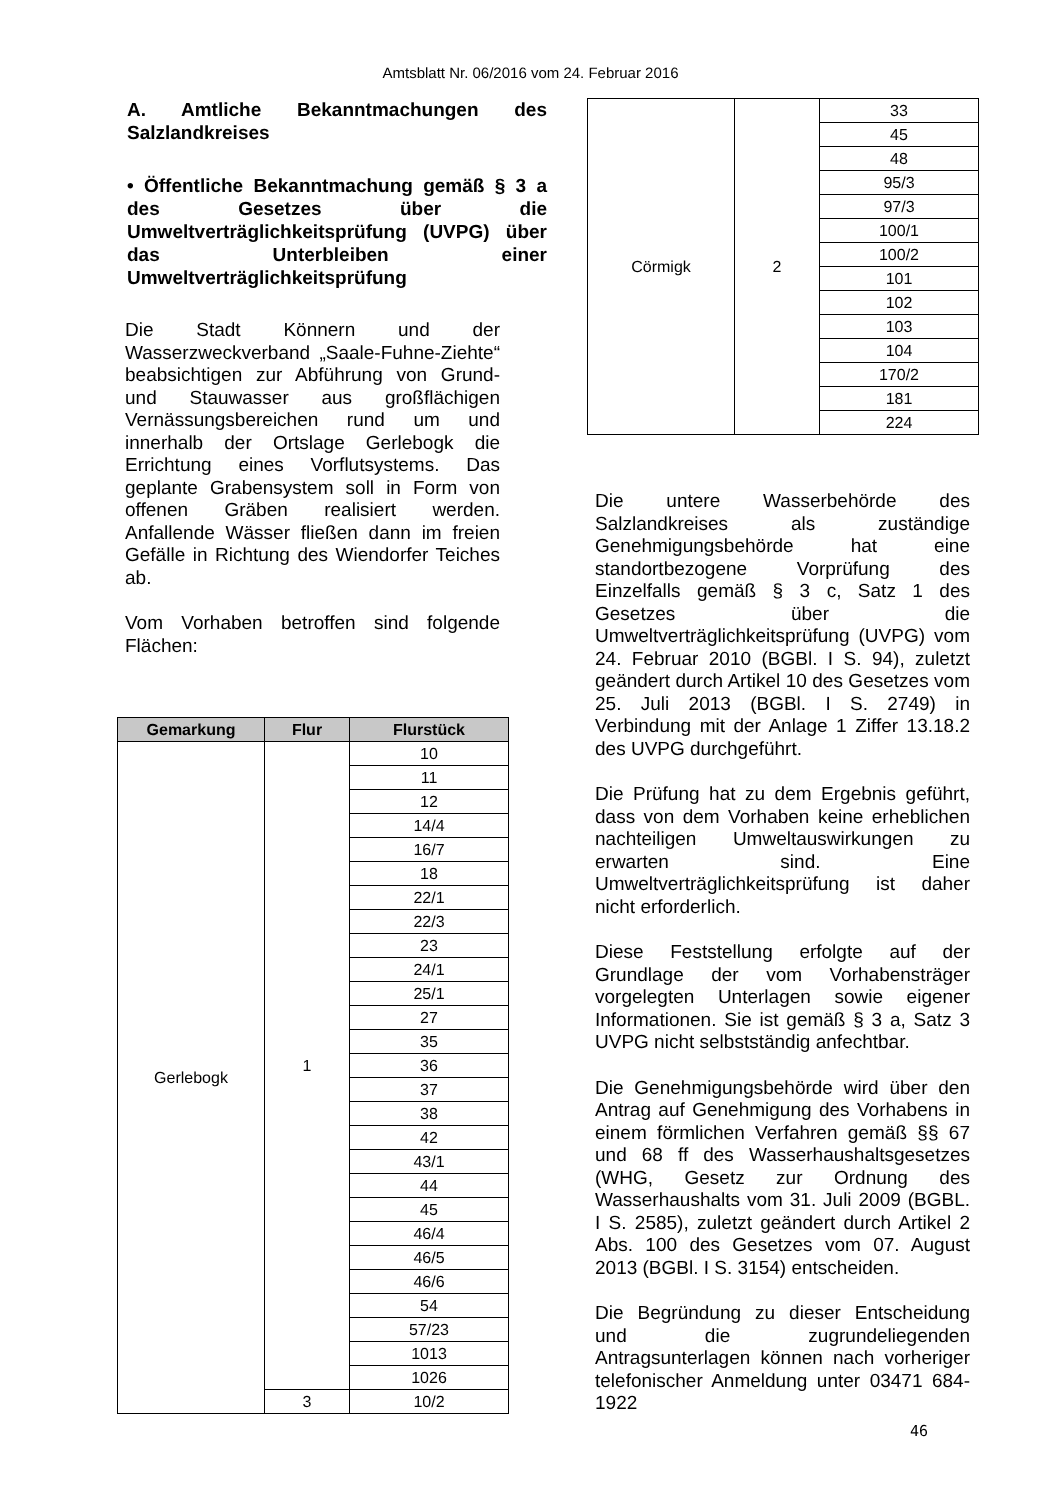Amtsblatt Nr. 06/2016 vom 24. Februar 2016
A. Amtliche Bekanntmachungen des Salzlandkreises
• Öffentliche Bekanntmachung gemäß § 3 a des Gesetzes über die Umweltverträglichkeitsprüfung (UVPG) über das Unterbleiben einer Umweltverträglichkeitsprüfung
Die Stadt Könnern und der Wasserzweckverband „Saale-Fuhne-Ziehte“ beabsichtigen zur Abführung von Grund- und Stauwasser aus großflächigen Vernässungsbereichen rund um und innerhalb der Ortslage Gerlebogk die Errichtung eines Vorflutsystems. Das geplante Grabensystem soll in Form von offenen Gräben realisiert werden. Anfallende Wässer fließen dann im freien Gefälle in Richtung des Wiendorfer Teiches ab.
Vom Vorhaben betroffen sind folgende Flächen:
| Gemarkung | Flur | Flurstück |
| --- | --- | --- |
| Gerlebogk | 1 | 10 |
| | | 11 |
| | | 12 |
| | | 14/4 |
| | | 16/7 |
| | | 18 |
| | | 22/1 |
| | | 22/3 |
| | | 23 |
| | | 24/1 |
| | | 25/1 |
| | | 27 |
| | | 35 |
| | | 36 |
| | | 37 |
| | | 38 |
| | | 42 |
| | | 43/1 |
| | | 44 |
| | | 45 |
| | | 46/4 |
| | | 46/5 |
| | | 46/6 |
| | | 54 |
| | | 57/23 |
| | | 1013 |
| | | 1026 |
| | 3 | 10/2 |
| Cörmigk | 2 | 33 |
| | | 45 |
| | | 48 |
| | | 95/3 |
| | | 97/3 |
| | | 100/1 |
| | | 100/2 |
| | | 101 |
| | | 102 |
| | | 103 |
| | | 104 |
| | | 170/2 |
| | | 181 |
| | | 224 |
Die untere Wasserbehörde des Salzlandkreises als zuständige Genehmigungsbehörde hat eine standortbezogene Vorprüfung des Einzelfalls gemäß § 3 c, Satz 1 des Gesetzes über die Umweltverträglichkeitsprüfung (UVPG) vom 24. Februar 2010 (BGBl. I S. 94), zuletzt geändert durch Artikel 10 des Gesetzes vom 25. Juli 2013 (BGBl. I S. 2749) in Verbindung mit der Anlage 1 Ziffer 13.18.2 des UVPG durchgeführt.
Die Prüfung hat zu dem Ergebnis geführt, dass von dem Vorhaben keine erheblichen nachteiligen Umweltauswirkungen zu erwarten sind. Eine Umweltverträglichkeitsprüfung ist daher nicht erforderlich.
Diese Feststellung erfolgte auf der Grundlage der vom Vorhabensträger vorgelegten Unterlagen sowie eigener Informationen. Sie ist gemäß § 3 a, Satz 3 UVPG nicht selbstständig anfechtbar.
Die Genehmigungsbehörde wird über den Antrag auf Genehmigung des Vorhabens in einem förmlichen Verfahren gemäß §§ 67 und 68 ff des Wasserhaushaltsgesetzes (WHG, Gesetz zur Ordnung des Wasserhaushalts vom 31. Juli 2009 (BGBL. I S. 2585), zuletzt geändert durch Artikel 2 Abs. 100 des Gesetzes vom 07. August 2013 (BGBl. I S. 3154) entscheiden.
Die Begründung zu dieser Entscheidung und die zugrundeliegenden Antragsunterlagen können nach vorheriger telefonischer Anmeldung unter 03471 684-1922
46